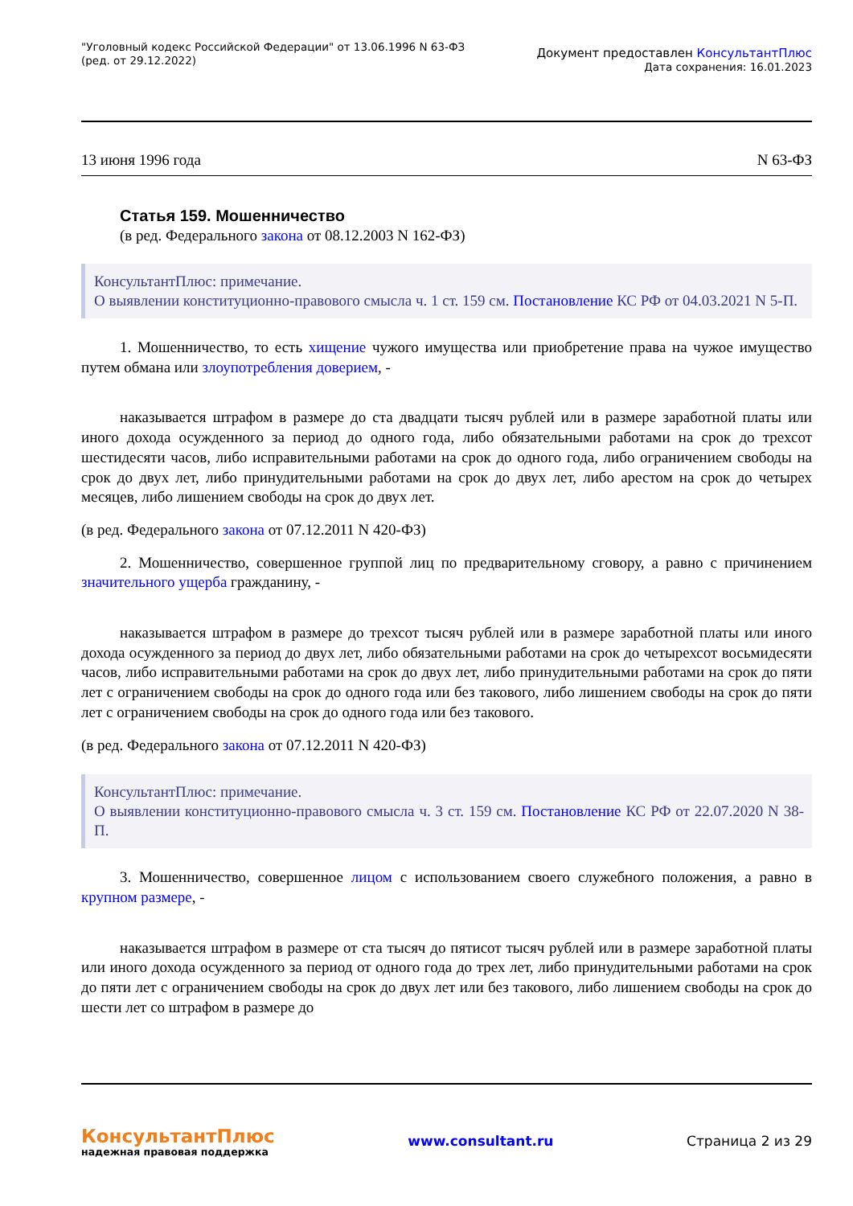"Уголовный кодекс Российской Федерации" от 13.06.1996 N 63-ФЗ
(ред. от 29.12.2022)
Документ предоставлен КонсультантПлюс
Дата сохранения: 16.01.2023
13 июня 1996 года N 63-ФЗ
Статья 159. Мошенничество
(в ред. Федерального закона от 08.12.2003 N 162-ФЗ)
КонсультантПлюс: примечание.
О выявлении конституционно-правового смысла ч. 1 ст. 159 см. Постановление КС РФ от 04.03.2021 N 5-П.
1. Мошенничество, то есть хищение чужого имущества или приобретение права на чужое имущество путем обмана или злоупотребления доверием, -
наказывается штрафом в размере до ста двадцати тысяч рублей или в размере заработной платы или иного дохода осужденного за период до одного года, либо обязательными работами на срок до трехсот шестидесяти часов, либо исправительными работами на срок до одного года, либо ограничением свободы на срок до двух лет, либо принудительными работами на срок до двух лет, либо арестом на срок до четырех месяцев, либо лишением свободы на срок до двух лет.
(в ред. Федерального закона от 07.12.2011 N 420-ФЗ)
2. Мошенничество, совершенное группой лиц по предварительному сговору, а равно с причинением значительного ущерба гражданину, -
наказывается штрафом в размере до трехсот тысяч рублей или в размере заработной платы или иного дохода осужденного за период до двух лет, либо обязательными работами на срок до четырехсот восьмидесяти часов, либо исправительными работами на срок до двух лет, либо принудительными работами на срок до пяти лет с ограничением свободы на срок до одного года или без такового, либо лишением свободы на срок до пяти лет с ограничением свободы на срок до одного года или без такового.
(в ред. Федерального закона от 07.12.2011 N 420-ФЗ)
КонсультантПлюс: примечание.
О выявлении конституционно-правового смысла ч. 3 ст. 159 см. Постановление КС РФ от 22.07.2020 N 38-П.
3. Мошенничество, совершенное лицом с использованием своего служебного положения, а равно в крупном размере, -
наказывается штрафом в размере от ста тысяч до пятисот тысяч рублей или в размере заработной платы или иного дохода осужденного за период от одного года до трех лет, либо принудительными работами на срок до пяти лет с ограничением свободы на срок до двух лет или без такового, либо лишением свободы на срок до шести лет со штрафом в размере до
КонсультантПлюс
надежная правовая поддержка
www.consultant.ru Страница 2 из 29